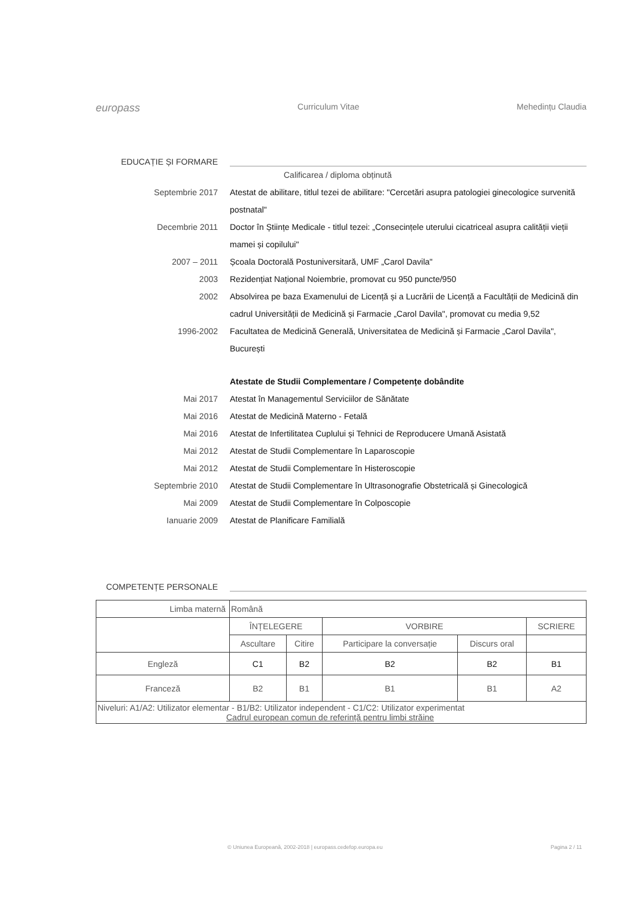europass Curriculum Vitae Mehedințu Claudia
EDUCAȚIE ȘI FORMARE
Calificarea / diploma obținută
Septembrie 2017 Atestat de abilitare, titlul tezei de abilitare: "Cercetări asupra patologiei ginecologice survenită postnatal"
Decembrie 2011 Doctor în Științe Medicale - titlul tezei: „Consecințele uterului cicatriceal asupra calității vieții mamei și copilului"
2007 – 2011 Școala Doctorală Postuniversitară, UMF „Carol Davila"
2003 Rezidențiat Național Noiembrie, promovat cu 950 puncte/950
2002 Absolvirea pe baza Examenului de Licență și a Lucrării de Licență a Facultății de Medicină din cadrul Universității de Medicină și Farmacie „Carol Davila", promovat cu media 9,52
1996-2002 Facultatea de Medicină Generală, Universitatea de Medicină și Farmacie „Carol Davila", București
Atestate de Studii Complementare / Competențe dobândite
Mai 2017 Atestat în Managementul Serviciilor de Sănătate
Mai 2016 Atestat de Medicină Materno - Fetală
Mai 2016 Atestat de Infertilitatea Cuplului și Tehnici de Reproducere Umană Asistată
Mai 2012 Atestat de Studii Complementare în Laparoscopie
Mai 2012 Atestat de Studii Complementare în Histeroscopie
Septembrie 2010 Atestat de Studii Complementare în Ultrasonografie Obstetricală și Ginecologică
Mai 2009 Atestat de Studii Complementare în Colposcopie
Ianuarie 2009 Atestat de Planificare Familială
COMPETENȚE PERSONALE
| Limba maternă | Română | | | | |
| | ÎNȚELEGERE | | VORBIRE | | SCRIERE |
| | Ascultare | Citire | Participare la conversație | Discurs oral | |
| Engleză | C1 | B2 | B2 | B2 | B1 |
| Franceză | B2 | B1 | B1 | B1 | A2 |
| Niveluri: A1/A2: Utilizator elementar - B1/B2: Utilizator independent - C1/C2: Utilizator experimentat Cadrul european comun de referință pentru limbi străine | | | | | |
© Uniunea Europeană, 2002-2018 | europass.cedefop.europa.eu
Pagina 2 / 11